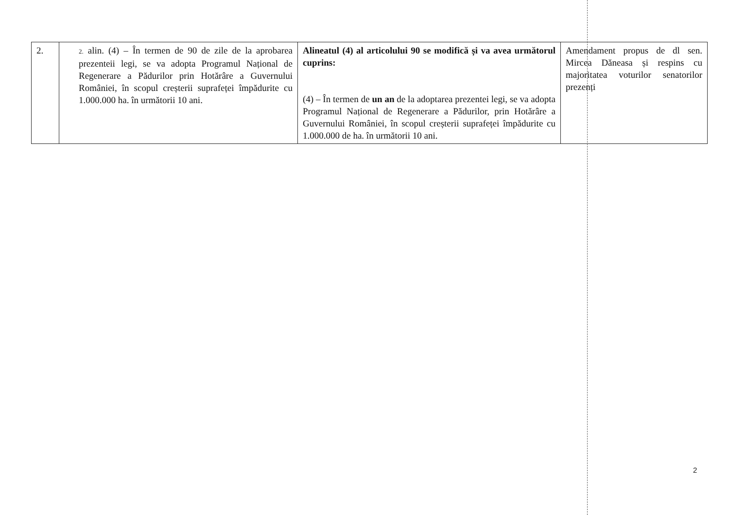| 2. | 2. alin. (4) – În termen de 90 de zile de la aprobarea prezenteii legi, se va adopta Programul Național de Regenerare a Pădurilor prin Hotărâre a Guvernului României, în scopul creșterii suprafeței împădurite cu 1.000.000 ha. în următorii 10 ani. | Alineatul (4) al articolului 90 se modifică și va avea următorul cuprins: (4) – În termen de un an de la adoptarea prezentei legi, se va adopta Programul Național de Regenerare a Pădurilor, prin Hotărâre a Guvernului României, în scopul creșterii suprafeței împădurite cu 1.000.000 de ha. în următorii 10 ani. | Amendament propus de dl sen. Mircea Dăneasa și respins cu majoritatea voturilor senatorilor prezenți |
2